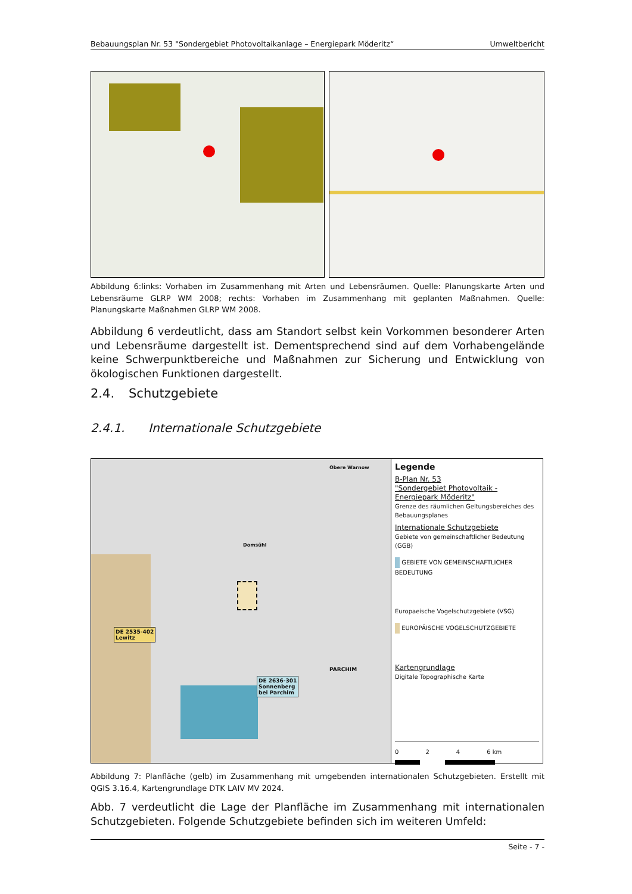Bebauungsplan Nr. 53 "Sondergebiet Photovoltaikanlage – Energiepark Möderitz“Umweltbericht
Abbildung 6:links: Vorhaben im Zusammenhang mit Arten und Lebensräumen. Quelle: Planungskarte Arten und Lebensräume GLRP WM 2008; rechts: Vorhaben im Zusammenhang mit geplanten Maßnahmen. Quelle: Planungskarte Maßnahmen GLRP WM 2008.
Abbildung 6 verdeutlicht, dass am Standort selbst kein Vorkommen besonderer Arten und Lebensräume dargestellt ist. Dementsprechend sind auf dem Vorhabengelände keine Schwerpunktbereiche und Maßnahmen zur Sicherung und Entwicklung von ökologischen Funktionen dargestellt.
2.4. Schutzgebiete
2.4.1. Internationale Schutzgebiete
DE 2535-402
Lewitz
DE 2636-301
Sonnenberg
bei Parchim
Obere Warnow
Domsühl
PARCHIM
Legende
B-Plan Nr. 53
"Sondergebiet Photovoltaik -
Energiepark Möderitz"
Grenze des räumlichen Geltungsbereiches des Bebauungsplanes
Internationale Schutzgebiete
Gebiete von gemeinschaftlicher Bedeutung (GGB)
GEBIETE VON GEMEINSCHAFTLICHER BEDEUTUNG
Europaeische Vogelschutzgebiete (VSG)
EUROPÄISCHE VOGELSCHUTZGEBIETE
Kartengrundlage
Digitale Topographische Karte
0 2 4 6 km
Abbildung 7: Planfläche (gelb) im Zusammenhang mit umgebenden internationalen Schutzgebieten. Erstellt mit QGIS 3.16.4, Kartengrundlage DTK LAIV MV 2024.
Abb. 7 verdeutlicht die Lage der Planfläche im Zusammenhang mit internationalen Schutzgebieten. Folgende Schutzgebiete befinden sich im weiteren Umfeld:
Seite - 7 -